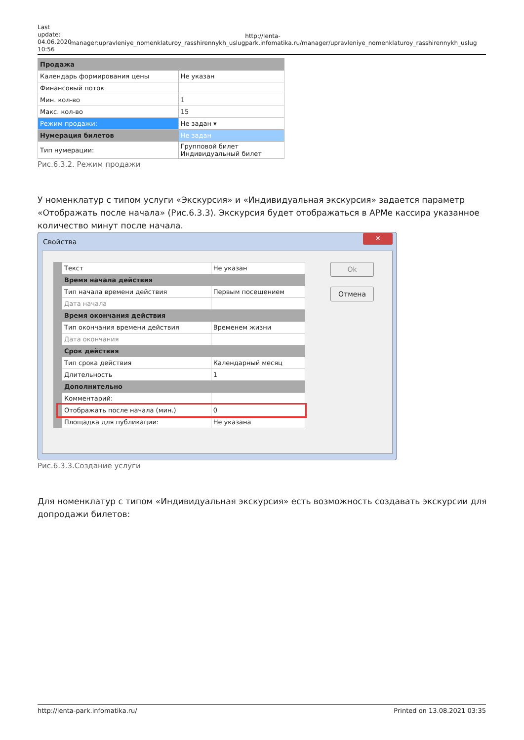Last update: 04.06.2020 10:56
manager:upravleniye_nomenklaturoy_rasshirennykh_uslug
http://lenta-park.infomatika.ru/manager/upravleniye_nomenklaturoy_rasshirennykh_uslug
| Продажа | |
| Календарь формирования цены | Не указан |
| Финансовый поток | |
| Мин. кол-во | 1 |
| Макс. кол-во | 15 |
| Режим продажи: | Не задан ▾ |
| Нумерация билетов | Не задан |
| Тип нумерации: | Групповой билет Индивидуальный билет |
Рис.6.3.2. Режим продажи
У номенклатур с типом услуги «Экскурсия» и «Индивидуальная экскурсия» задается параметр «Отображать после начала» (Рис.6.3.3). Экскурсия будет отображаться в АРМе кассира указанное количество минут после начала.
Свойства ✕
| Текст | Не указан |
| Время начала действия | |
| Тип начала времени действия | Первым посещением |
| Дата начала | |
| Время окончания действия | |
| Тип окончания времени действия | Временем жизни |
| Дата окончания | |
| Срок действия | |
| Тип срока действия | Календарный месяц |
| Длительность | 1 |
| Дополнительно | |
| Комментарий: | |
| Отображать после начала (мин.) | 0 |
| Площадка для публикации: | Не указана |
Ok
Отмена
Рис.6.3.3.Создание услуги
Для номенклатур с типом «Индивидуальная экскурсия» есть возможность создавать экскурсии для допродажи билетов:
http://lenta-park.infomatika.ru/ Printed on 13.08.2021 03:35